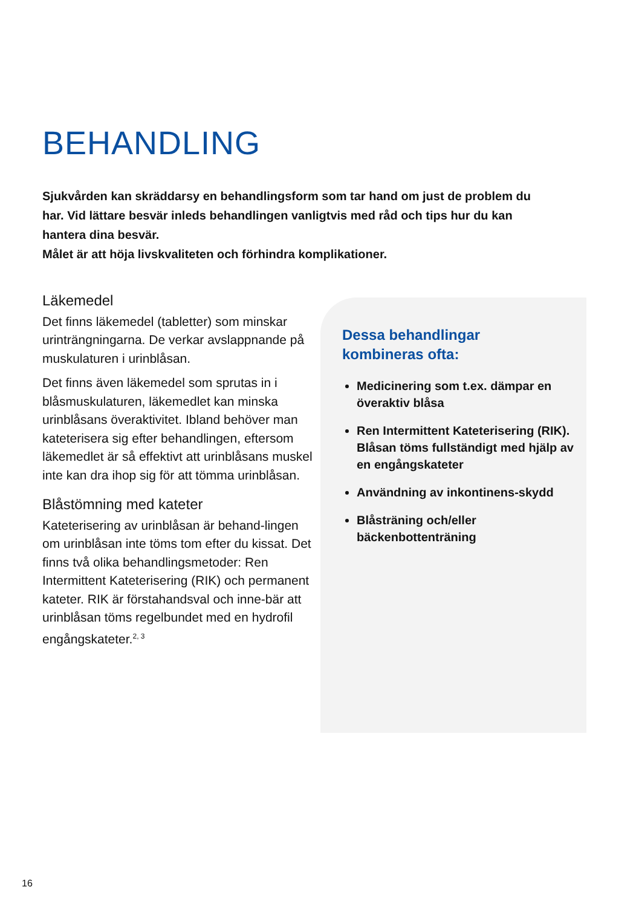BEHANDLING
Sjukvården kan skräddarsy en behandlingsform som tar hand om just de problem du har. Vid lättare besvär inleds behandlingen vanligtvis med råd och tips hur du kan hantera dina besvär.
Målet är att höja livskvaliteten och förhindra komplikationer.
Läkemedel
Det finns läkemedel (tabletter) som minskar urinträngningarna. De verkar avslappnande på muskulaturen i urinblåsan.
Det finns även läkemedel som sprutas in i blåsmuskulaturen, läkemedlet kan minska urinblåsans överaktivitet. Ibland behöver man kateterisera sig efter behandlingen, eftersom läkemedlet är så effektivt att urinblåsans muskel inte kan dra ihop sig för att tömma urinblåsan.
Blåstömning med kateter
Kateterisering av urinblåsan är behand-lingen om urinblåsan inte töms tom efter du kissat. Det finns två olika behandlingsmetoder: Ren Intermittent Kateterisering (RIK) och permanent kateter. RIK är förstahandsval och inne-bär att urinblåsan töms regelbundet med en hydrofil engångskateter.<sup>2, 3</sup>
Dessa behandlingar
kombineras ofta:
Medicinering som t.ex. dämpar en överaktiv blåsa
Ren Intermittent Kateterisering (RIK). Blåsan töms fullständigt med hjälp av en engångskateter
Användning av inkontinens-skydd
Blåsträning och/eller bäckenbottenträning
16